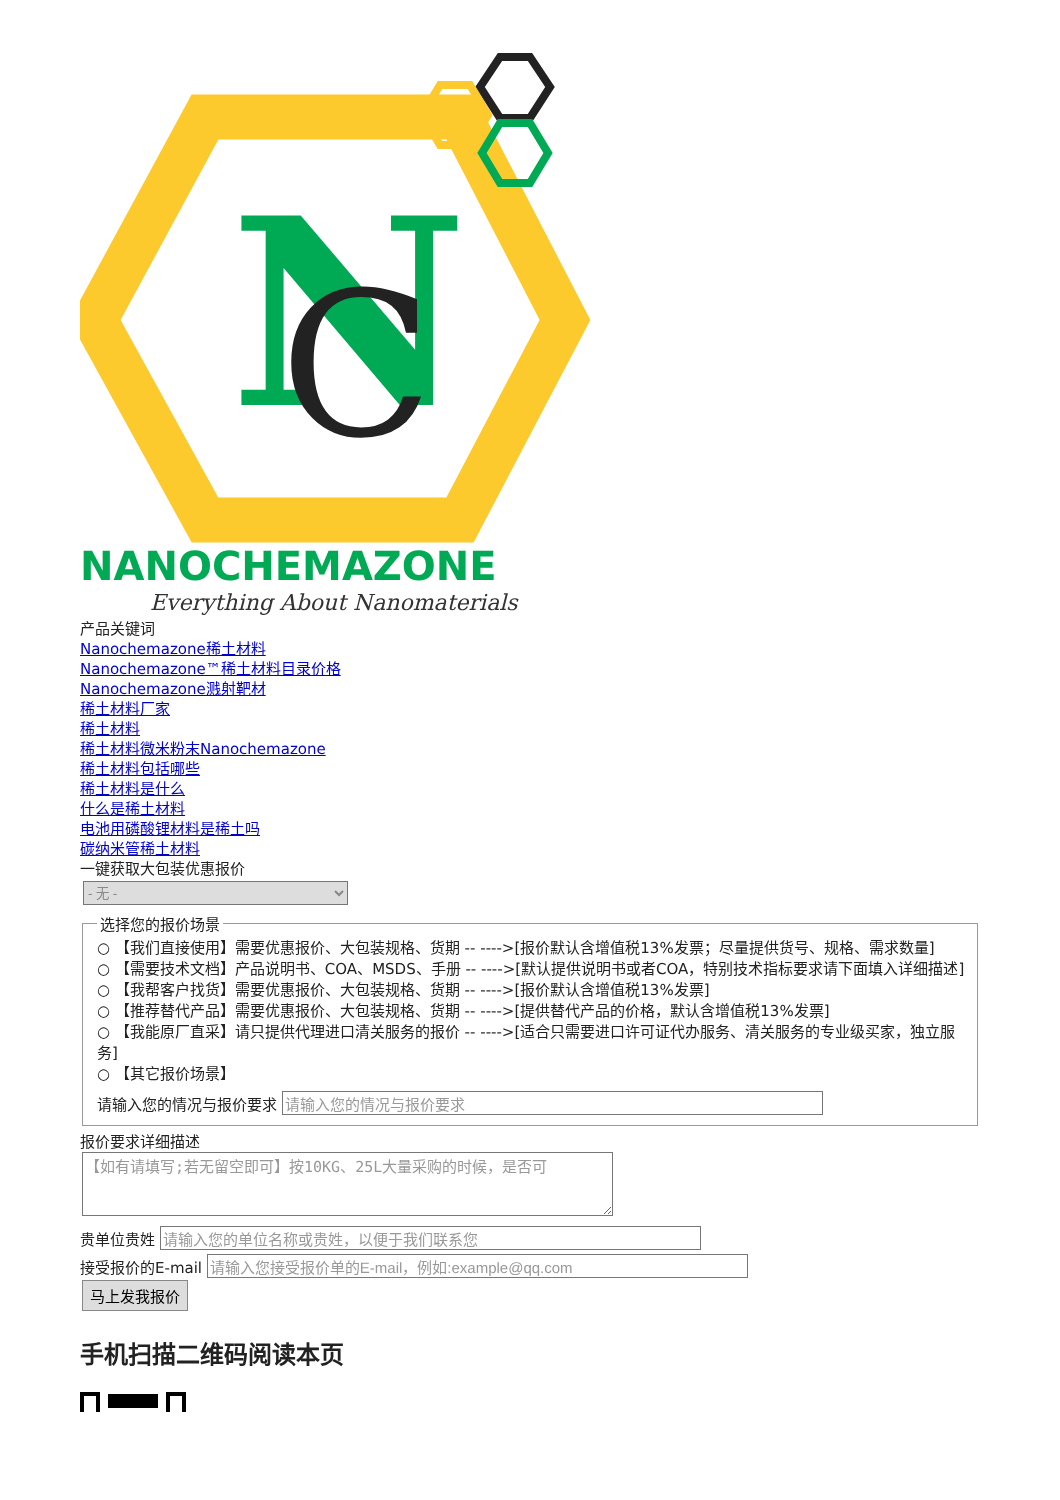N
C
NANOCHEMAZONE
Everything About Nanomaterials
产品关键词
Nanochemazone稀土材料
Nanochemazone™稀土材料目录价格
Nanochemazone溅射靶材
稀土材料厂家
稀土材料
稀土材料微米粉末Nanochemazone
稀土材料包括哪些
稀土材料是什么
什么是稀土材料
电池用磷酸锂材料是稀土吗
碳纳米管稀土材料
一键获取大包装优惠报价
- 无 - 选择您的报价场景
○ 【我们直接使用】需要优惠报价、大包装规格、货期 -- ---->[报价默认含增值税13%发票；尽量提供货号、规格、需求数量]
○ 【需要技术文档】产品说明书、COA、MSDS、手册 -- ---->[默认提供说明书或者COA，特别技术指标要求请下面填入详细描述]
○ 【我帮客户找货】需要优惠报价、大包装规格、货期 -- ---->[报价默认含增值税13%发票]
○ 【推荐替代产品】需要优惠报价、大包装规格、货期 -- ---->[提供替代产品的价格，默认含增值税13%发票]
○ 【我能原厂直采】请只提供代理进口清关服务的报价 -- ---->[适合只需要进口许可证代办服务、清关服务的专业级买家，独立服务]
○ 【其它报价场景】
请输入您的情况与报价要求
报价要求详细描述
【如有请填写;若无留空即可】按10KG、25L大量采购的时候，是否可
贵单位贵姓
接受报价的E-mail
马上发我报价
手机扫描二维码阅读本页